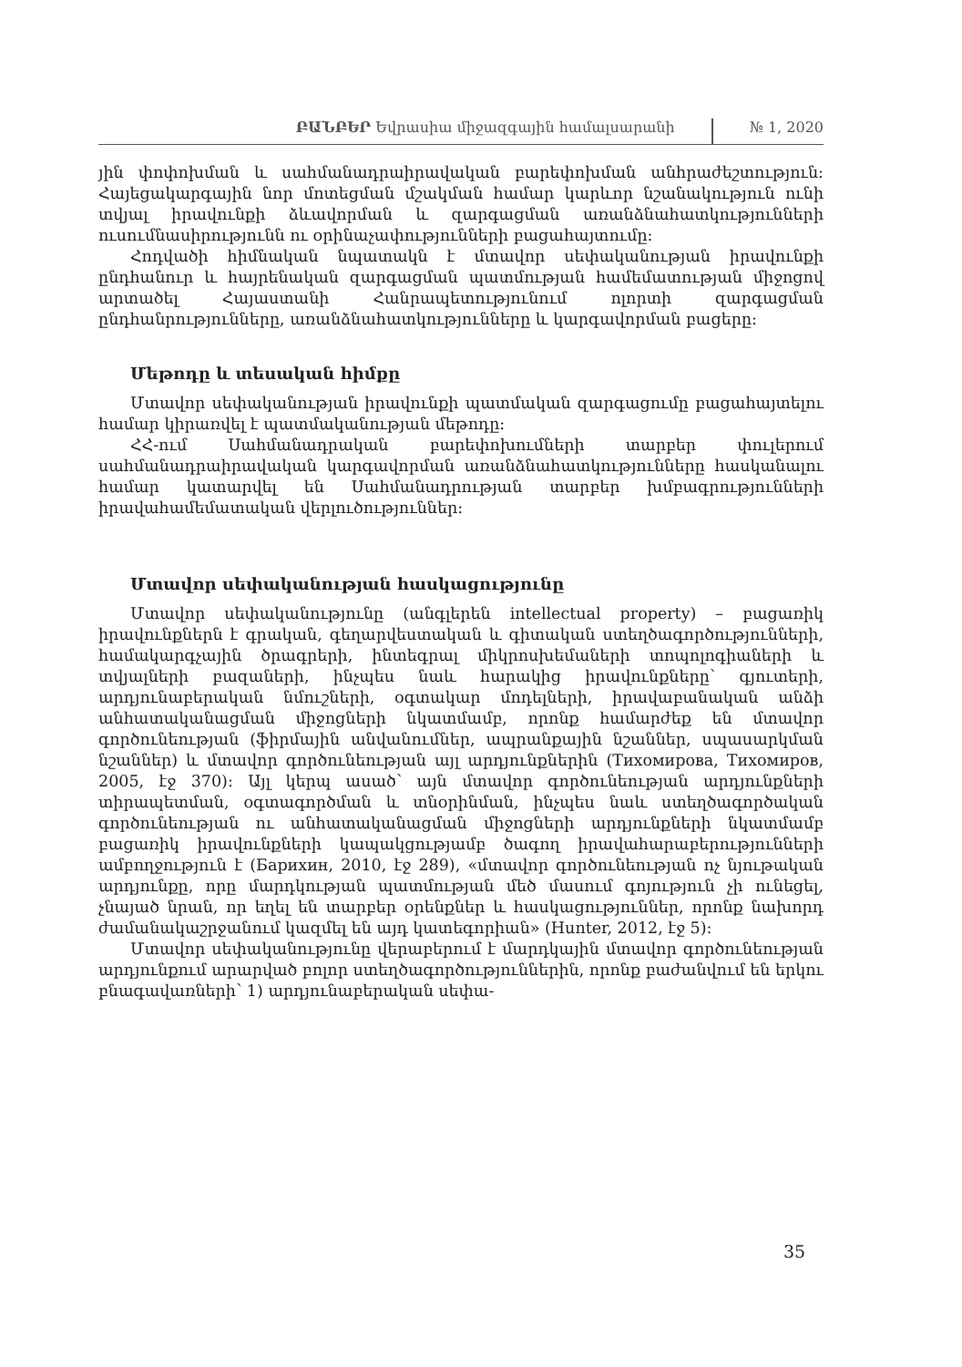ԲԱՆԲԵՐ Եվրասիա միջազգային համալսարանի № 1, 2020
յին փոփոխման և սահմանադրաիրավական բարեփոխման անհրաժեշտություն: Հայեցակարգային նոր մոտեցման մշակման համար կարևոր նշանակություն ունի տվյալ իրավունքի ձևավորման և զարգացման առանձնահատկությունների ուսումնասիրությունն ու օրինաչափությունների բացահայտումը:
Հոդվածի հիմնական նպատակն է մտավոր սեփականության իրավունքի ընդհանուր և հայրենական զարգացման պատմության համեմատության միջոցով արտածել Հայաստանի Հանրապետությունում ոլորտի զարգացման ընդհանրությունները, առանձնահատկությունները և կարգավորման բացերը:
Մեթոդը և տեսական հիմքը
Մտավոր սեփականության իրավունքի պատմական զարգացումը բացահայտելու համար կիրառվել է պատմականության մեթոդը:
ՀՀ-ում Սահմանադրական բարեփոխումների տարբեր փուլերում սահմանադրաիրավական կարգավորման առանձնահատկությունները հասկանալու համար կատարվել են Սահմանադրության տարբեր խմբագրությունների իրավահամեմատական վերլուծություններ:
Մտավոր սեփականության հասկացությունը
Մտավոր սեփականությունը (անգլերեն intellectual property) – բացառիկ իրավունքներն է գրական, գեղարվեստական և գիտական ստեղծագործությունների, համակարգչային ծրագրերի, ինտեգրալ միկրոսխեմաների տոպոլոգիաների և տվյալների բազաների, ինչպես նաև հարակից իրավունքները՝ գյուտերի, արդյունաբերական նմուշների, օգտակար մոդելների, իրավաբանական անձի անհատականացման միջոցների նկատմամբ, որոնք համարժեք են մտավոր գործունեության (ֆիրմային անվանումներ, ապրանքային նշաններ, սպասարկման նշաններ) և մտավոր գործունեության այլ արդյունքներին (Тихомирова, Тихомиров, 2005, էջ 370): Այլ կերպ ասած՝ այն մտավոր գործունեության արդյունքների տիրապետման, օգտագործման և տնօրինման, ինչպես նաև ստեղծագործական գործունեության ու անհատականացման միջոցների արդյունքների նկատմամբ բացառիկ իրավունքների կապակցությամբ ծագող իրավահարաբերությունների ամբողջություն է (Барихин, 2010, էջ 289), «մտավոր գործունեության ոչ նյութական արդյունքը, որը մարդկության պատմության մեծ մասում գոյություն չի ունեցել, չնայած նրան, որ եղել են տարբեր օրենքներ և հասկացություններ, որոնք նախորդ ժամանակաշրջանում կազմել են այդ կատեգորիան» (Hunter, 2012, էջ 5):
Մտավոր սեփականությունը վերաբերում է մարդկային մտավոր գործունեության արդյունքում արարված բոլոր ստեղծագործություններին, որոնք բաժանվում են երկու բնագավառների՝ 1) արդյունաբերական սեփա-
35